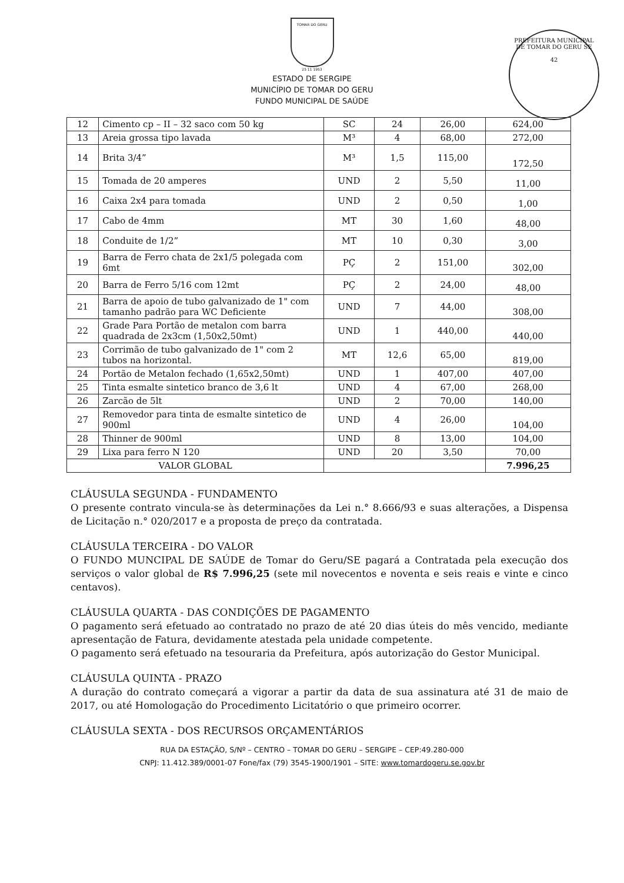TOMAR DO GERU
25 11 1953
ESTADO DE SERGIPE
MUNICÍPIO DE TOMAR DO GERU
FUNDO MUNICIPAL DE SAÚDE
PREFEITURA MUNICIPAL DE TOMAR DO GERU SE
42
| 12 | Cimento cp – II – 32 saco com 50 kg | SC | 24 | 26,00 | 624,00 |
| 13 | Areia grossa tipo lavada | M³ | 4 | 68,00 | 272,00 |
| 14 | Brita 3/4” | M³ | 1,5 | 115,00 | 172,50 |
| 15 | Tomada de 20 amperes | UND | 2 | 5,50 | 11,00 |
| 16 | Caixa 2x4 para tomada | UND | 2 | 0,50 | 1,00 |
| 17 | Cabo de 4mm | MT | 30 | 1,60 | 48,00 |
| 18 | Conduite de 1/2” | MT | 10 | 0,30 | 3,00 |
| 19 | Barra de Ferro chata de 2x1/5 polegada com 6mt | PÇ | 2 | 151,00 | 302,00 |
| 20 | Barra de Ferro 5/16 com 12mt | PÇ | 2 | 24,00 | 48,00 |
| 21 | Barra de apoio de tubo galvanizado de 1" com tamanho padrão para WC Deficiente | UND | 7 | 44,00 | 308,00 |
| 22 | Grade Para Portão de metalon com barra quadrada de 2x3cm (1,50x2,50mt) | UND | 1 | 440,00 | 440,00 |
| 23 | Corrimão de tubo galvanizado de 1" com 2 tubos na horizontal. | MT | 12,6 | 65,00 | 819,00 |
| 24 | Portão de Metalon fechado (1,65x2,50mt) | UND | 1 | 407,00 | 407,00 |
| 25 | Tinta esmalte sintetico branco de 3,6 lt | UND | 4 | 67,00 | 268,00 |
| 26 | Zarcão de 5lt | UND | 2 | 70,00 | 140,00 |
| 27 | Removedor para tinta de esmalte sintetico de 900ml | UND | 4 | 26,00 | 104,00 |
| 28 | Thinner de 900ml | UND | 8 | 13,00 | 104,00 |
| 29 | Lixa para ferro N 120 | UND | 20 | 3,50 | 70,00 |
| VALOR GLOBAL | | | | | 7.996,25 |
CLÁUSULA SEGUNDA - FUNDAMENTO
O presente contrato vincula-se às determinações da Lei n.° 8.666/93 e suas alterações, a Dispensa de Licitação n.° 020/2017 e a proposta de preço da contratada.
CLÁUSULA TERCEIRA - DO VALOR
O FUNDO MUNCIPAL DE SAÚDE de Tomar do Geru/SE pagará a Contratada pela execução dos serviços o valor global de R$ 7.996,25 (sete mil novecentos e noventa e seis reais e vinte e cinco centavos).
CLÁUSULA QUARTA - DAS CONDIÇÕES DE PAGAMENTO
O pagamento será efetuado ao contratado no prazo de até 20 dias úteis do mês vencido, mediante apresentação de Fatura, devidamente atestada pela unidade competente.
O pagamento será efetuado na tesouraria da Prefeitura, após autorização do Gestor Municipal.
CLÁUSULA QUINTA - PRAZO
A duração do contrato começará a vigorar a partir da data de sua assinatura até 31 de maio de 2017, ou até Homologação do Procedimento Licitatório o que primeiro ocorrer.
CLÁUSULA SEXTA - DOS RECURSOS ORÇAMENTÁRIOS
RUA DA ESTAÇÃO, S/Nº – CENTRO – TOMAR DO GERU – SERGIPE – CEP:49.280-000
CNPJ: 11.412.389/0001-07 Fone/fax (79) 3545-1900/1901 – SITE: www.tomardogeru.se.gov.br